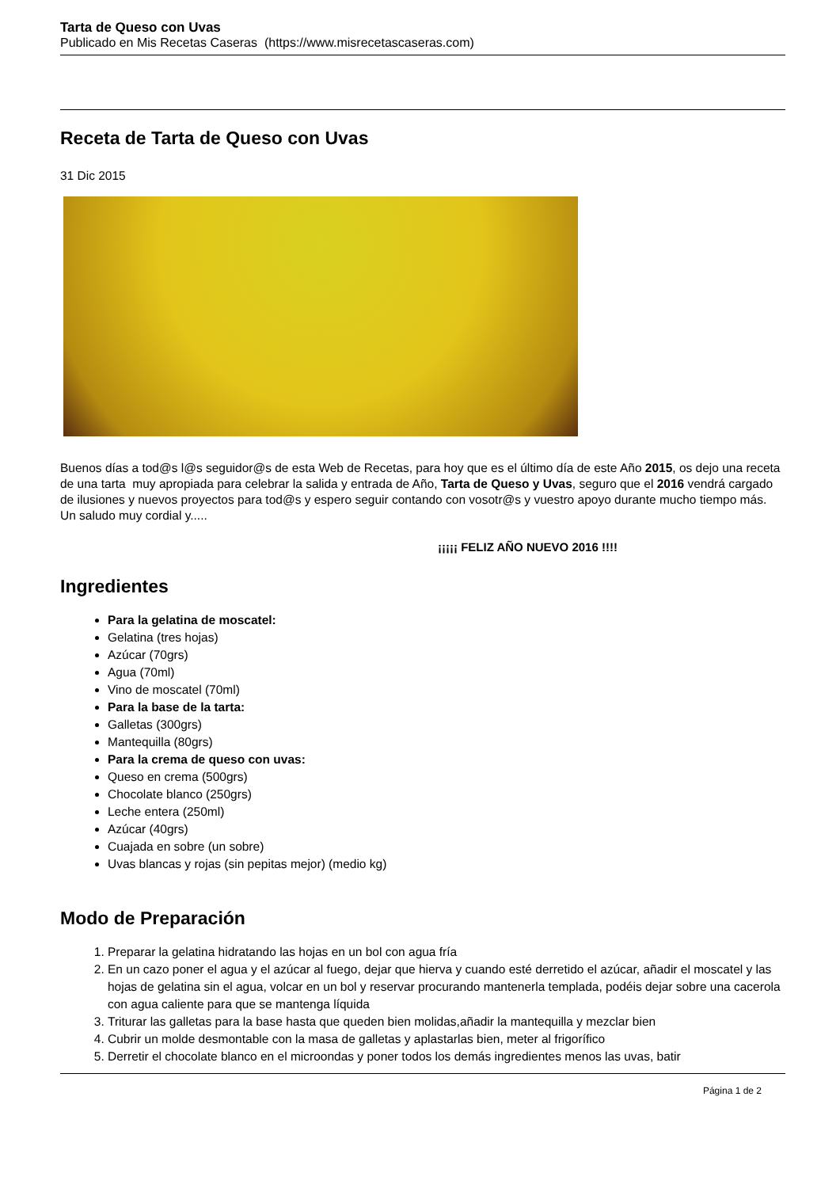Tarta de Queso con Uvas
Publicado en Mis Recetas Caseras (https://www.misrecetascaseras.com)
Receta de Tarta de Queso con Uvas
31 Dic 2015
Buenos días a tod@s l@s seguidor@s de esta Web de Recetas, para hoy que es el último día de este Año 2015, os dejo una receta de una tarta muy apropiada para celebrar la salida y entrada de Año, Tarta de Queso y Uvas, seguro que el 2016 vendrá cargado de ilusiones y nuevos proyectos para tod@s y espero seguir contando con vosotr@s y vuestro apoyo durante mucho tiempo más. Un saludo muy cordial y.....
¡¡¡¡¡ FELIZ AÑO NUEVO 2016 !!!!
Ingredientes
Para la gelatina de moscatel:
Gelatina (tres hojas)
Azúcar (70grs)
Agua (70ml)
Vino de moscatel (70ml)
Para la base de la tarta:
Galletas (300grs)
Mantequilla (80grs)
Para la crema de queso con uvas:
Queso en crema (500grs)
Chocolate blanco (250grs)
Leche entera (250ml)
Azúcar (40grs)
Cuajada en sobre (un sobre)
Uvas blancas y rojas (sin pepitas mejor) (medio kg)
Modo de Preparación
1. Preparar la gelatina hidratando las hojas en un bol con agua fría
2. En un cazo poner el agua y el azúcar al fuego, dejar que hierva y cuando esté derretido el azúcar, añadir el moscatel y las hojas de gelatina sin el agua, volcar en un bol y reservar procurando mantenerla templada, podéis dejar sobre una cacerola con agua caliente para que se mantenga líquida
3. Triturar las galletas para la base hasta que queden bien molidas,añadir la mantequilla y mezclar bien
4. Cubrir un molde desmontable con la masa de galletas y aplastarlas bien, meter al frigorífico
5. Derretir el chocolate blanco en el microondas y poner todos los demás ingredientes menos las uvas, batir
Página 1 de 2